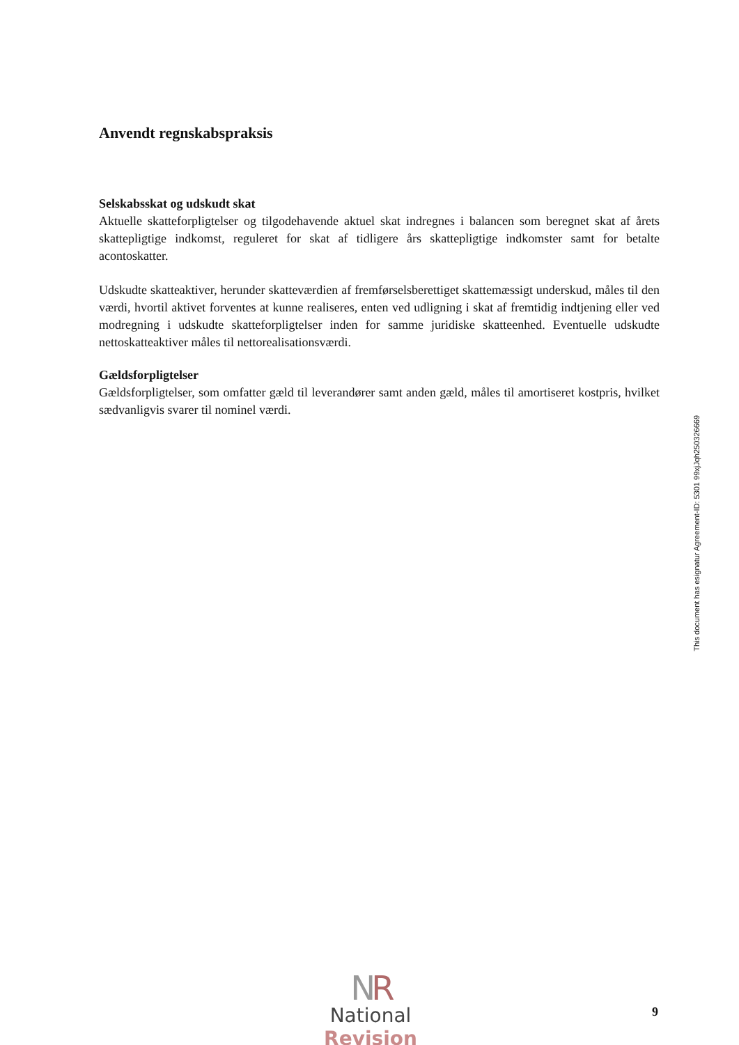Anvendt regnskabspraksis
Selskabsskat og udskudt skat
Aktuelle skatteforpligtelser og tilgodehavende aktuel skat indregnes i balancen som beregnet skat af årets skattepligtige indkomst, reguleret for skat af tidligere års skattepligtige indkomster samt for betalte acontoskatter.
Udskudte skatteaktiver, herunder skatteværdien af fremførselsberettiget skattemæssigt underskud, måles til den værdi, hvortil aktivet forventes at kunne realiseres, enten ved udligning i skat af fremtidig indtjening eller ved modregning i udskudte skatteforpligtelser inden for samme juridiske skatteenhed. Eventuelle udskudte nettoskatteaktiver måles til nettorealisationsværdi.
Gældsforpligtelser
Gældsforpligtelser, som omfatter gæld til leverandører samt anden gæld, måles til amortiseret kostpris, hvilket sædvanligvis svarer til nominel værdi.
This document has esignatur Agreement-ID: 5301 99xjJqh250326669
NR
National Revision
9